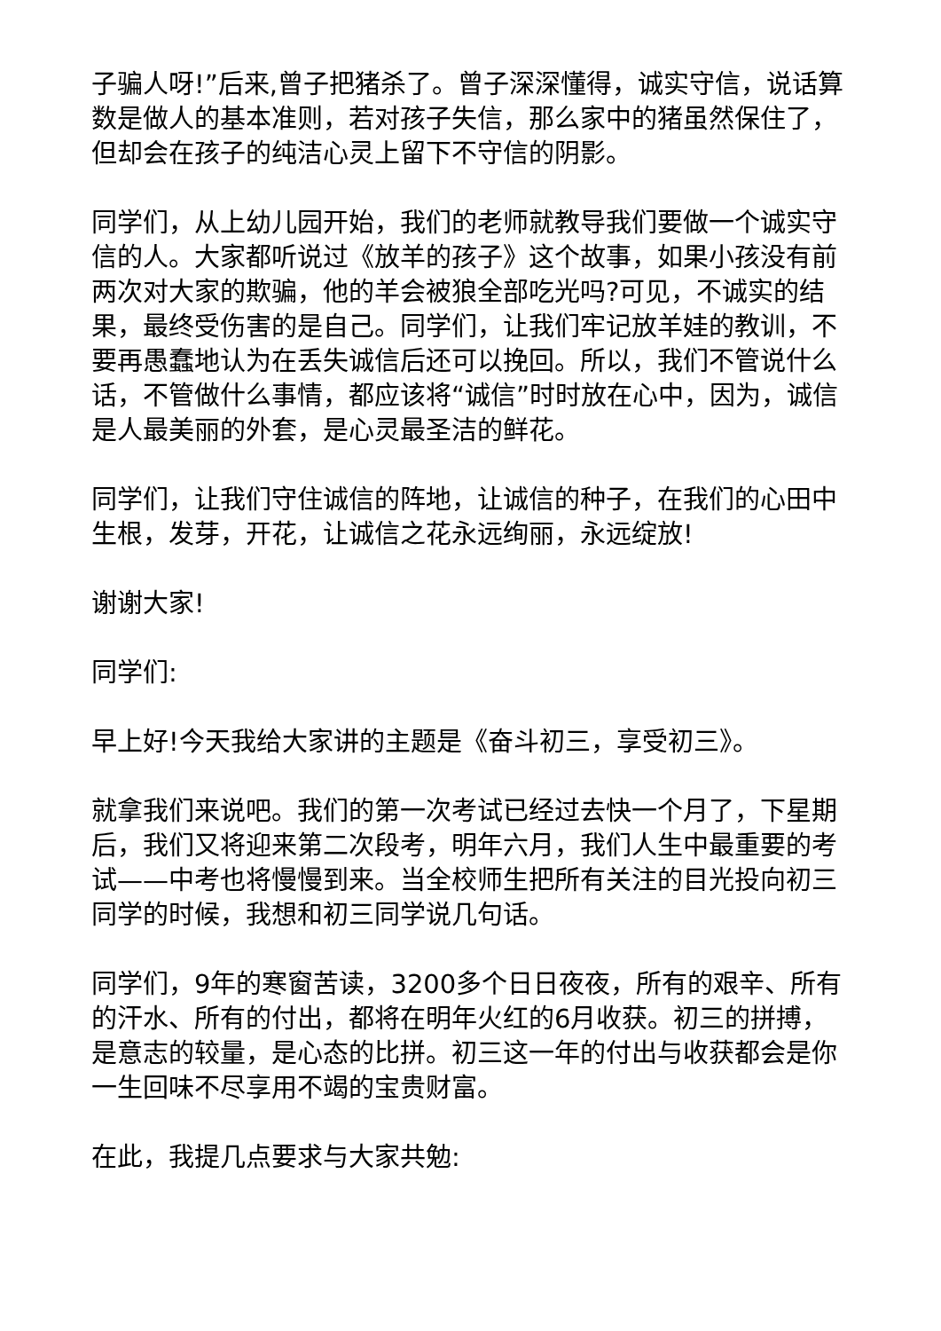子骗人呀!”后来,曾子把猪杀了。曾子深深懂得，诚实守信，说话算数是做人的基本准则，若对孩子失信，那么家中的猪虽然保住了，但却会在孩子的纯洁心灵上留下不守信的阴影。
同学们，从上幼儿园开始，我们的老师就教导我们要做一个诚实守信的人。大家都听说过《放羊的孩子》这个故事，如果小孩没有前两次对大家的欺骗，他的羊会被狼全部吃光吗?可见，不诚实的结果，最终受伤害的是自己。同学们，让我们牢记放羊娃的教训，不要再愚蠢地认为在丢失诚信后还可以挽回。所以，我们不管说什么话，不管做什么事情，都应该将“诚信”时时放在心中，因为，诚信是人最美丽的外套，是心灵最圣洁的鲜花。
同学们，让我们守住诚信的阵地，让诚信的种子，在我们的心田中生根，发芽，开花，让诚信之花永远绚丽，永远绽放!
谢谢大家!
同学们:
早上好!今天我给大家讲的主题是《奋斗初三，享受初三》。
就拿我们来说吧。我们的第一次考试已经过去快一个月了，下星期后，我们又将迎来第二次段考，明年六月，我们人生中最重要的考试——中考也将慢慢到来。当全校师生把所有关注的目光投向初三同学的时候，我想和初三同学说几句话。
同学们，9年的寒窗苦读，3200多个日日夜夜，所有的艰辛、所有的汗水、所有的付出，都将在明年火红的6月收获。初三的拼搏，是意志的较量，是心态的比拼。初三这一年的付出与收获都会是你一生回味不尽享用不竭的宝贵财富。
在此，我提几点要求与大家共勉: